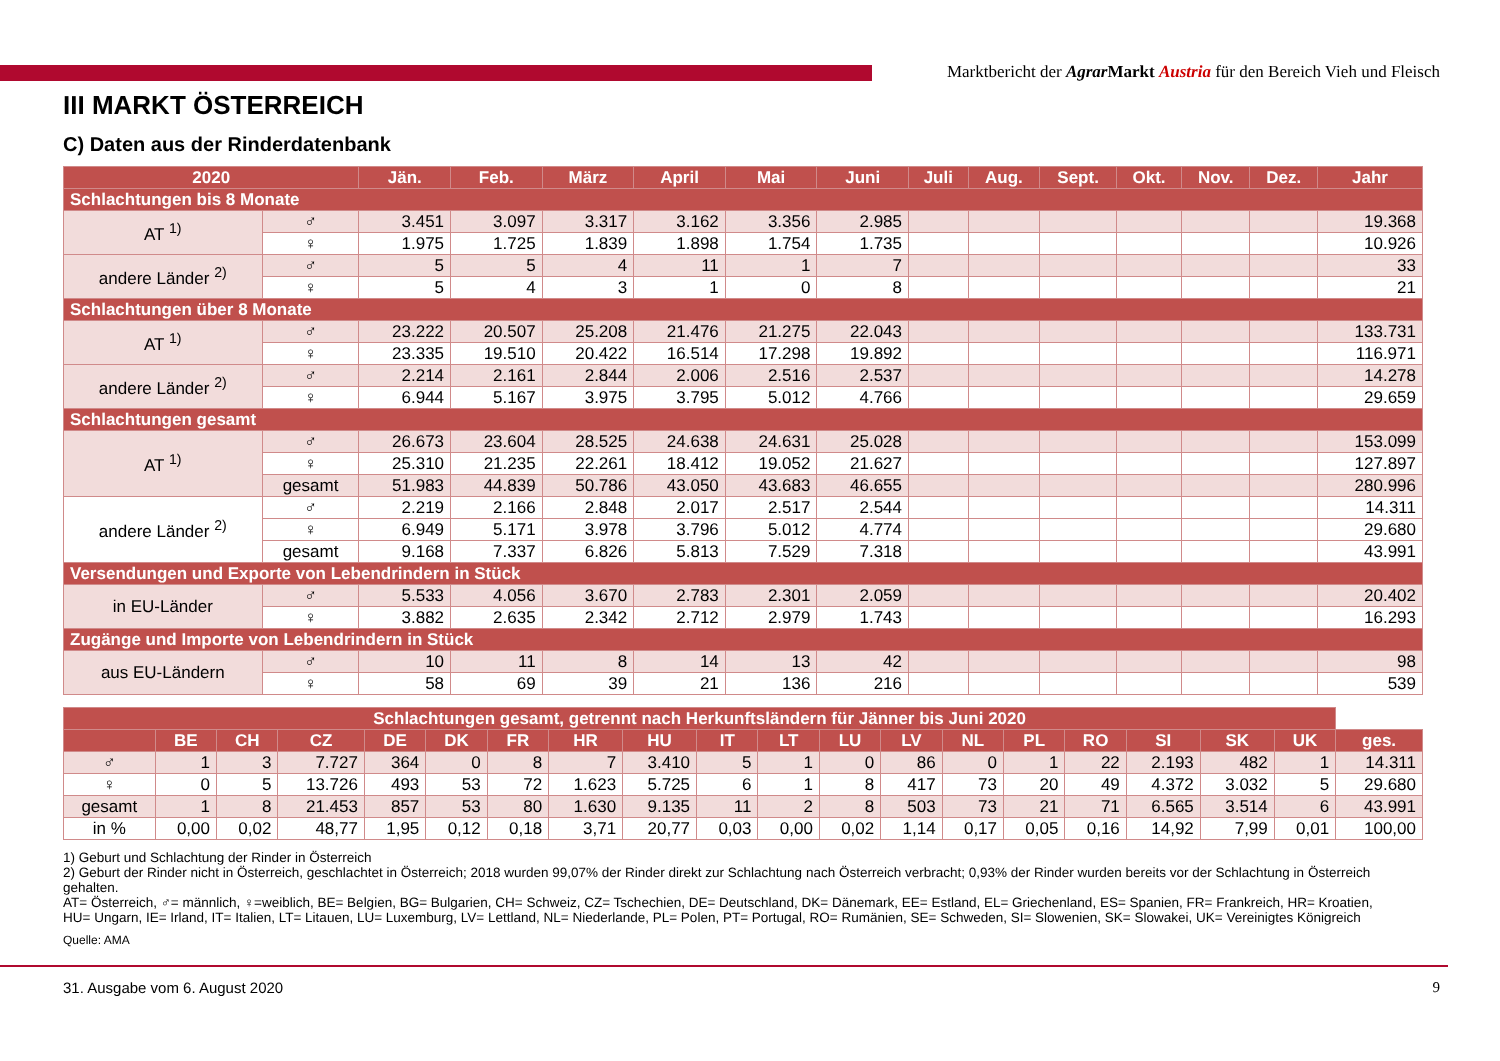Marktbericht der Agrar Markt Austria für den Bereich Vieh und Fleisch
III MARKT ÖSTERREICH
C) Daten aus der Rinderdatenbank
| 2020 | | Jän. | Feb. | März | April | Mai | Juni | Juli | Aug. | Sept. | Okt. | Nov. | Dez. | Jahr |
| --- | --- | --- | --- | --- | --- | --- | --- | --- | --- | --- | --- | --- | --- | --- |
| Schlachtungen bis 8 Monate | | | | | | | | | | | | | | |
| AT <sup>1)</sup> | ♂ | 3.451 | 3.097 | 3.317 | 3.162 | 3.356 | 2.985 | | | | | | | 19.368 |
| | ♀ | 1.975 | 1.725 | 1.839 | 1.898 | 1.754 | 1.735 | | | | | | | 10.926 |
| andere Länder <sup>2)</sup> | ♂ | 5 | 5 | 4 | 11 | 1 | 7 | | | | | | | 33 |
| | ♀ | 5 | 4 | 3 | 1 | 0 | 8 | | | | | | | 21 |
| Schlachtungen über 8 Monate | | | | | | | | | | | | | | |
| AT <sup>1)</sup> | ♂ | 23.222 | 20.507 | 25.208 | 21.476 | 21.275 | 22.043 | | | | | | | 133.731 |
| | ♀ | 23.335 | 19.510 | 20.422 | 16.514 | 17.298 | 19.892 | | | | | | | 116.971 |
| andere Länder <sup>2)</sup> | ♂ | 2.214 | 2.161 | 2.844 | 2.006 | 2.516 | 2.537 | | | | | | | 14.278 |
| | ♀ | 6.944 | 5.167 | 3.975 | 3.795 | 5.012 | 4.766 | | | | | | | 29.659 |
| Schlachtungen gesamt | | | | | | | | | | | | | | |
| AT <sup>1)</sup> | ♂ | 26.673 | 23.604 | 28.525 | 24.638 | 24.631 | 25.028 | | | | | | | 153.099 |
| | ♀ | 25.310 | 21.235 | 22.261 | 18.412 | 19.052 | 21.627 | | | | | | | 127.897 |
| | gesamt | 51.983 | 44.839 | 50.786 | 43.050 | 43.683 | 46.655 | | | | | | | 280.996 |
| andere Länder <sup>2)</sup> | ♂ | 2.219 | 2.166 | 2.848 | 2.017 | 2.517 | 2.544 | | | | | | | 14.311 |
| | ♀ | 6.949 | 5.171 | 3.978 | 3.796 | 5.012 | 4.774 | | | | | | | 29.680 |
| | gesamt | 9.168 | 7.337 | 6.826 | 5.813 | 7.529 | 7.318 | | | | | | | 43.991 |
| Versendungen und Exporte von Lebendrindern in Stück | | | | | | | | | | | | | | |
| in EU-Länder | ♂ | 5.533 | 4.056 | 3.670 | 2.783 | 2.301 | 2.059 | | | | | | | 20.402 |
| | ♀ | 3.882 | 2.635 | 2.342 | 2.712 | 2.979 | 1.743 | | | | | | | 16.293 |
| Zugänge und Importe von Lebendrindern in Stück | | | | | | | | | | | | | | |
| aus EU-Ländern | ♂ | 10 | 11 | 8 | 14 | 13 | 42 | | | | | | | 98 |
| | ♀ | 58 | 69 | 39 | 21 | 136 | 216 | | | | | | | 539 |
| Schlachtungen gesamt, getrennt nach Herkunftsländern für Jänner bis Juni 2020 | | | | | | | | | | | | | | | | | | | |
| --- | --- | --- | --- | --- | --- | --- | --- | --- | --- | --- | --- | --- | --- | --- | --- | --- | --- | --- | --- |
| | BE | CH | CZ | DE | DK | FR | HR | HU | IT | LT | LU | LV | NL | PL | RO | SI | SK | UK | ges. |
| ♂ | 1 | 3 | 7.727 | 364 | 0 | 8 | 7 | 3.410 | 5 | 1 | 0 | 86 | 0 | 1 | 22 | 2.193 | 482 | 1 | 14.311 |
| ♀ | 0 | 5 | 13.726 | 493 | 53 | 72 | 1.623 | 5.725 | 6 | 1 | 8 | 417 | 73 | 20 | 49 | 4.372 | 3.032 | 5 | 29.680 |
| gesamt | 1 | 8 | 21.453 | 857 | 53 | 80 | 1.630 | 9.135 | 11 | 2 | 8 | 503 | 73 | 21 | 71 | 6.565 | 3.514 | 6 | 43.991 |
| in % | 0,00 | 0,02 | 48,77 | 1,95 | 0,12 | 0,18 | 3,71 | 20,77 | 0,03 | 0,00 | 0,02 | 1,14 | 0,17 | 0,05 | 0,16 | 14,92 | 7,99 | 0,01 | 100,00 |
1) Geburt und Schlachtung der Rinder in Österreich
2) Geburt der Rinder nicht in Österreich, geschlachtet in Österreich; 2018 wurden 99,07% der Rinder direkt zur Schlachtung nach Österreich verbracht; 0,93% der Rinder wurden bereits vor der Schlachtung in Österreich gehalten.
AT= Österreich, ♂= männlich, ♀=weiblich, BE= Belgien, BG= Bulgarien, CH= Schweiz, CZ= Tschechien, DE= Deutschland, DK= Dänemark, EE= Estland, EL= Griechenland, ES= Spanien, FR= Frankreich, HR= Kroatien, HU= Ungarn, IE= Irland, IT= Italien, LT= Litauen, LU= Luxemburg, LV= Lettland, NL= Niederlande, PL= Polen, PT= Portugal, RO= Rumänien, SE= Schweden, SI= Slowenien, SK= Slowakei, UK= Vereinigtes Königreich
Quelle: AMA
31. Ausgabe vom 6. August 2020 9